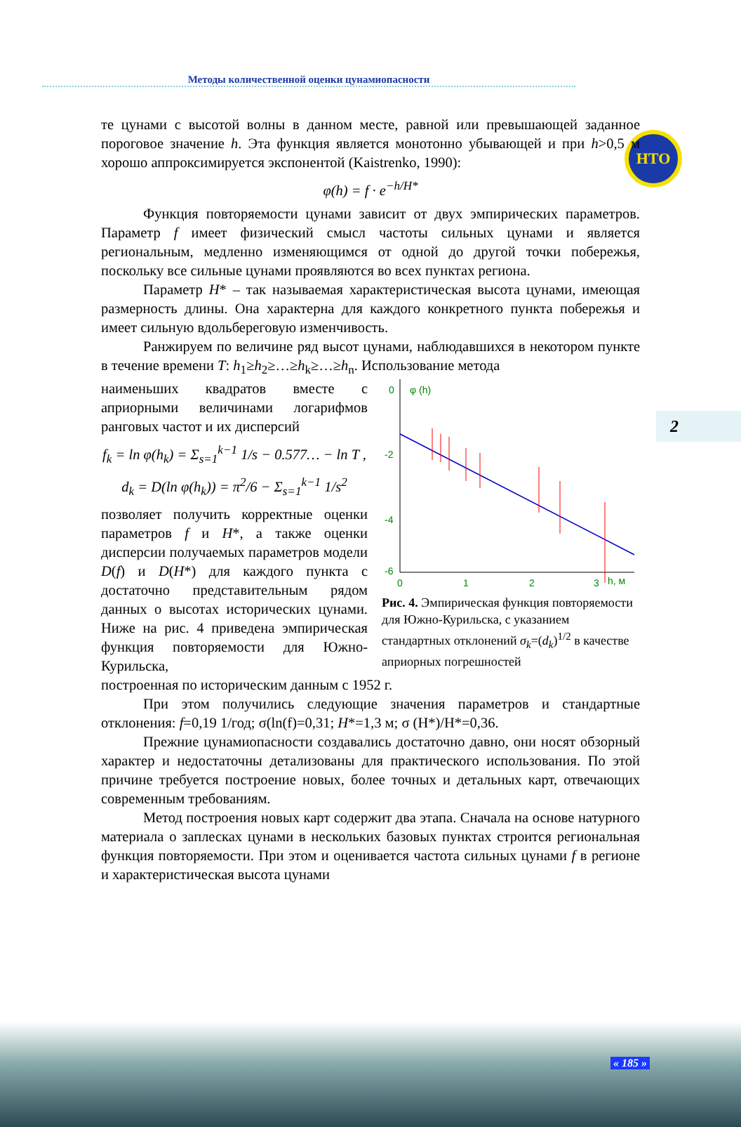НТО
Методы количественной оценки цунамиопасности
2
те цунами с высотой волны в данном месте, равной или превышающей заданное пороговое значение h. Эта функция является монотонно убывающей и при h>0,5 м хорошо аппроксимируется экспонентой (Kaistrenko, 1990):
φ(h) = f · e<sup>−h/H*</sup>
Функция повторяемости цунами зависит от двух эмпирических параметров. Параметр f имеет физический смысл частоты сильных цунами и является региональным, медленно изменяющимся от одной до другой точки побережья, поскольку все сильные цунами проявляются во всех пунктах региона.
Параметр H* – так называемая характеристическая высота цунами, имеющая размерность длины. Она характерна для каждого конкретного пункта побережья и имеет сильную вдольбереговую изменчивость.
Ранжируем по величине ряд высот цунами, наблюдавшихся в некотором пункте в течение времени T: h<sub>1</sub>≥h<sub>2</sub>≥…≥h<sub>k</sub>≥…≥h<sub>n</sub>. Использование метода
наименьших квадратов вместе с априорными величинами логарифмов ранговых частот и их дисперсий
f<sub>k</sub> = ln φ(h<sub>k</sub>) = Σ<sub>s=1</sub><sup>k−1</sup> 1/s − 0.577… − ln T ,
d<sub>k</sub> = D(ln φ(h<sub>k</sub>)) = π<sup>2</sup>/6 − Σ<sub>s=1</sub><sup>k−1</sup> 1/s<sup>2</sup>
позволяет получить корректные оценки параметров f и H*, а также оценки дисперсии получаемых параметров модели D(f) и D(H*) для каждого пункта с достаточно представительным рядом данных о высотах исторических цунами. Ниже на рис. 4 приведена эмпирическая функция повторяемости для Южно-Курильска,
0
φ (h)
-2
-4
-6
0
1
2
3
h, м
Рис. 4. Эмпирическая функция повторяемости для Южно-Курильска, с указанием стандартных отклонений σ<sub>k</sub>=(d<sub>k</sub>)<sup>1/2</sup> в качестве априорных погрешностей
построенная по историческим данным с 1952 г.
При этом получились следующие значения параметров и стандартные отклонения: f=0,19 1/год; σ(ln(f)=0,31; H*=1,3 м; σ (H*)/H*=0,36.
Прежние цунамиопасности создавались достаточно давно, они носят обзорный характер и недостаточны детализованы для практического использования. По этой причине требуется построение новых, более точных и детальных карт, отвечающих современным требованиям.
Метод построения новых карт содержит два этапа. Сначала на основе натурного материала о заплесках цунами в нескольких базовых пунктах строится региональная функция повторяемости. При этом и оценивается частота сильных цунами f в регионе и характеристическая высота цунами
« 185 »